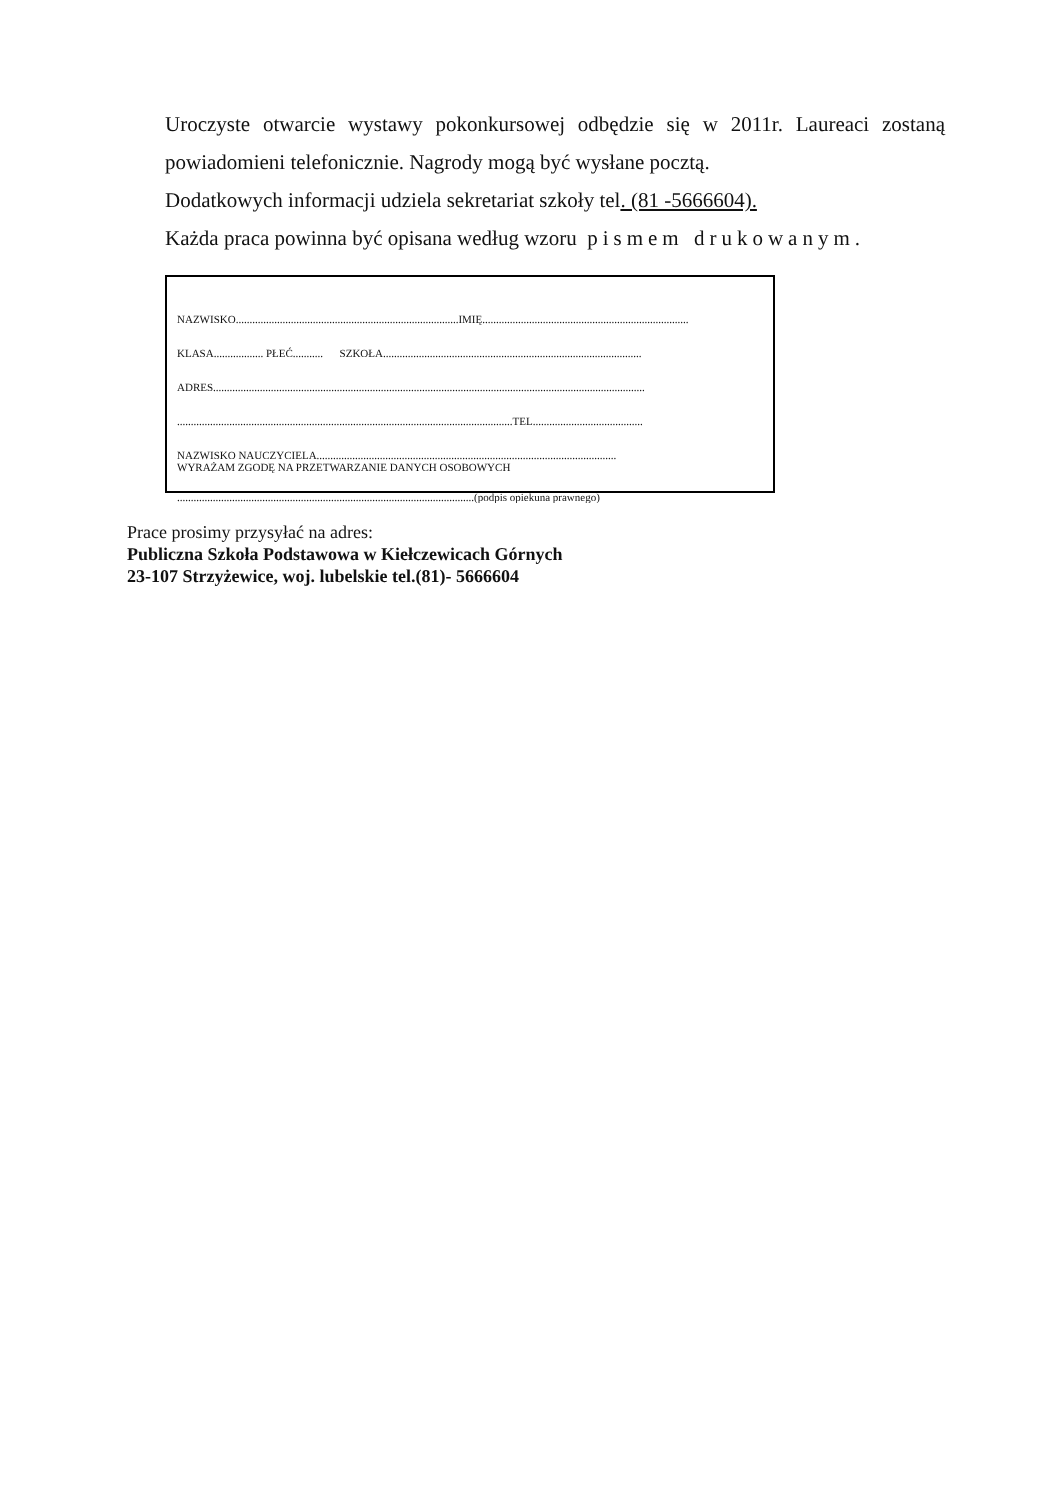Uroczyste otwarcie wystawy pokonkursowej odbędzie się w 2011r. Laureaci zostaną
powiadomieni telefonicznie. Nagrody mogą być wysłane pocztą.
Dodatkowych informacji udziela sekretariat szkoły tel. (81 -5666604).
Każda praca powinna być opisana według wzoru pismem drukowanym.
NAZWISKO.................................................................................IMIĘ...........................................................................
KLASA.................. PŁEĆ........... SZKOŁA..............................................................................................
ADRES.............................................................................................................................................................
..........................................................................................................................TEL........................................
NAZWISKO NAUCZYCIELA.............................................................................................................
WYRAŻAM ZGODĘ NA PRZETWARZANIE DANYCH OSOBOWYCH
............................................................................................................(podpis opiekuna prawnego)
Prace prosimy przysyłać na adres:
Publiczna Szkoła Podstawowa w Kiełczewicach Górnych
23-107 Strzyżewice, woj. lubelskie tel.(81)- 5666604